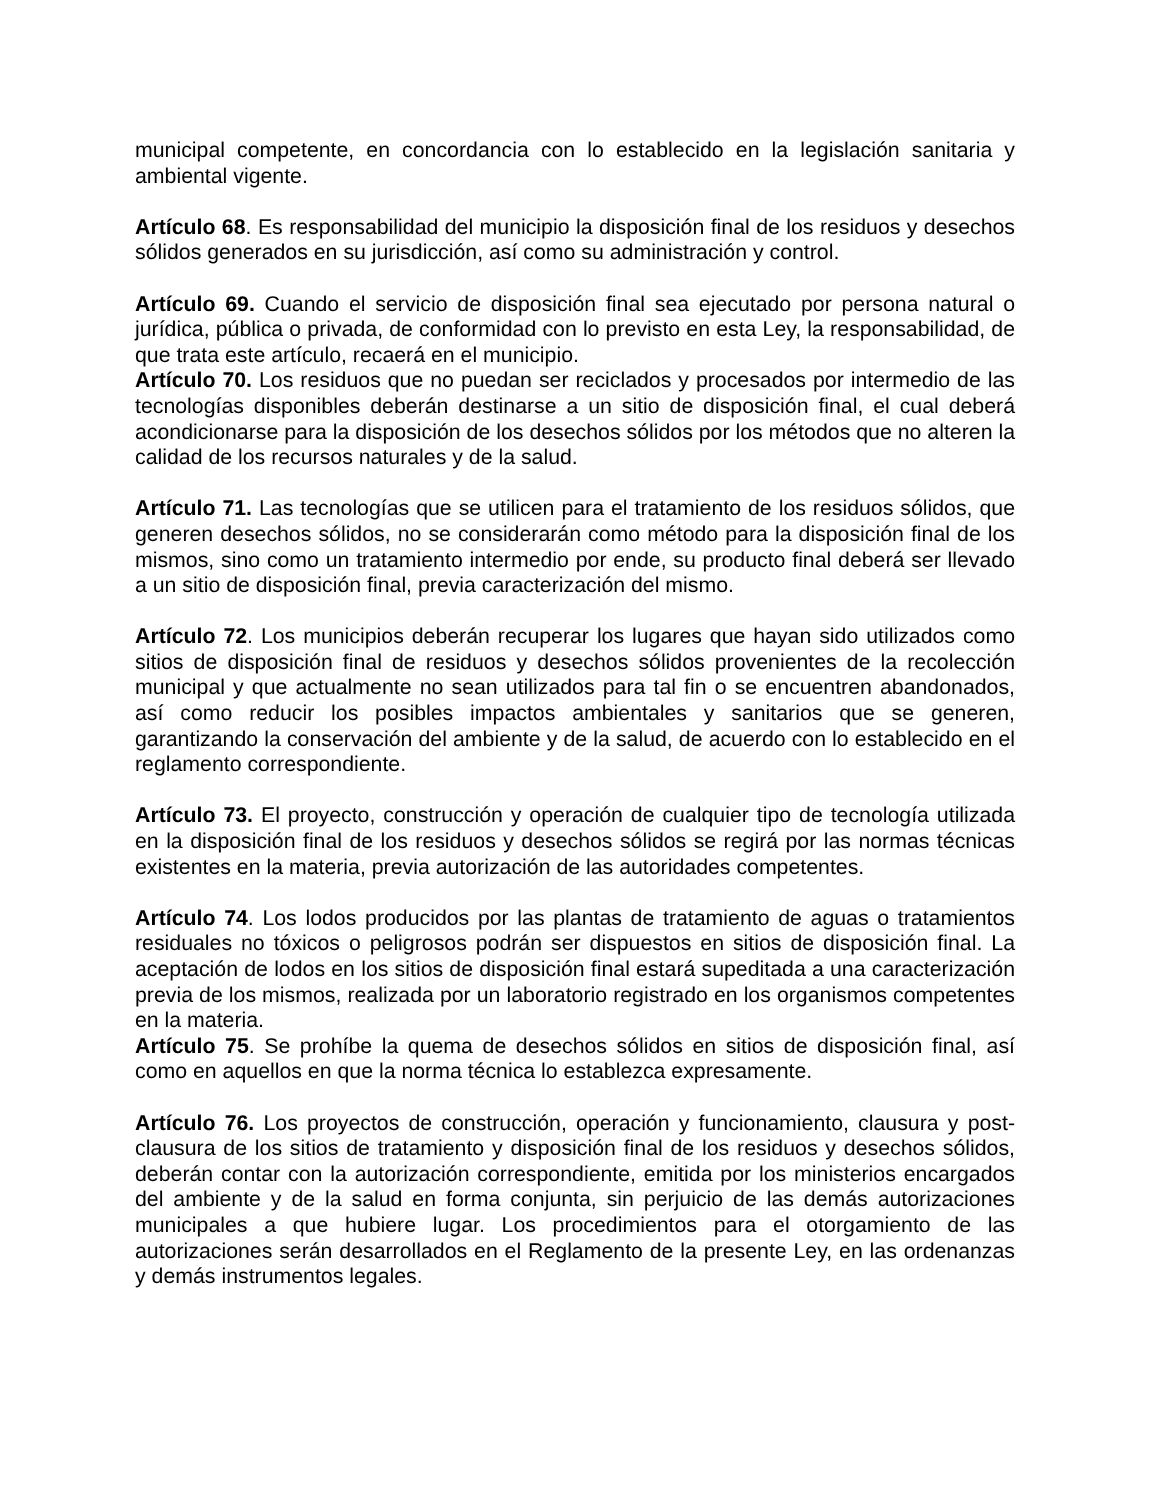municipal competente, en concordancia con lo establecido en la legislación sanitaria y ambiental vigente.
Artículo 68. Es responsabilidad del municipio la disposición final de los residuos y desechos sólidos generados en su jurisdicción, así como su administración y control.
Artículo 69. Cuando el servicio de disposición final sea ejecutado por persona natural o jurídica, pública o privada, de conformidad con lo previsto en esta Ley, la responsabilidad, de que trata este artículo, recaerá en el municipio.
Artículo 70. Los residuos que no puedan ser reciclados y procesados por intermedio de las tecnologías disponibles deberán destinarse a un sitio de disposición final, el cual deberá acondicionarse para la disposición de los desechos sólidos por los métodos que no alteren la calidad de los recursos naturales y de la salud.
Artículo 71. Las tecnologías que se utilicen para el tratamiento de los residuos sólidos, que generen desechos sólidos, no se considerarán como método para la disposición final de los mismos, sino como un tratamiento intermedio por ende, su producto final deberá ser llevado a un sitio de disposición final, previa caracterización del mismo.
Artículo 72. Los municipios deberán recuperar los lugares que hayan sido utilizados como sitios de disposición final de residuos y desechos sólidos provenientes de la recolección municipal y que actualmente no sean utilizados para tal fin o se encuentren abandonados, así como reducir los posibles impactos ambientales y sanitarios que se generen, garantizando la conservación del ambiente y de la salud, de acuerdo con lo establecido en el reglamento correspondiente.
Artículo 73. El proyecto, construcción y operación de cualquier tipo de tecnología utilizada en la disposición final de los residuos y desechos sólidos se regirá por las normas técnicas existentes en la materia, previa autorización de las autoridades competentes.
Artículo 74. Los lodos producidos por las plantas de tratamiento de aguas o tratamientos residuales no tóxicos o peligrosos podrán ser dispuestos en sitios de disposición final. La aceptación de lodos en los sitios de disposición final estará supeditada a una caracterización previa de los mismos, realizada por un laboratorio registrado en los organismos competentes en la materia.
Artículo 75. Se prohíbe la quema de desechos sólidos en sitios de disposición final, así como en aquellos en que la norma técnica lo establezca expresamente.
Artículo 76. Los proyectos de construcción, operación y funcionamiento, clausura y post-clausura de los sitios de tratamiento y disposición final de los residuos y desechos sólidos, deberán contar con la autorización correspondiente, emitida por los ministerios encargados del ambiente y de la salud en forma conjunta, sin perjuicio de las demás autorizaciones municipales a que hubiere lugar. Los procedimientos para el otorgamiento de las autorizaciones serán desarrollados en el Reglamento de la presente Ley, en las ordenanzas y demás instrumentos legales.